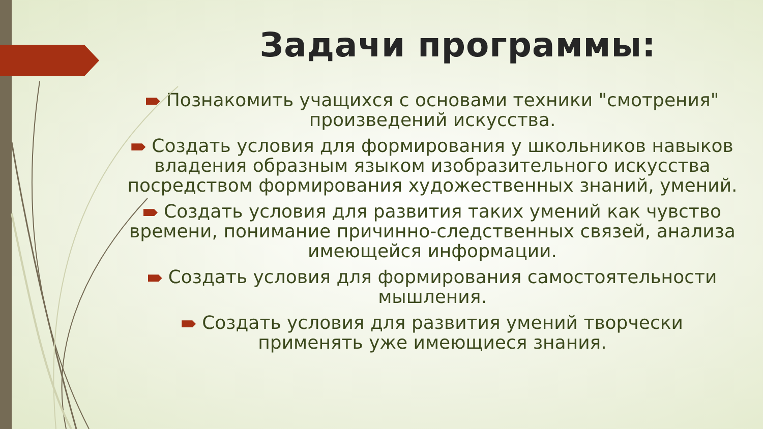Задачи программы:
Познакомить учащихся с основами техники "смотрения" произведений искусства.
Создать условия для формирования у школьников навыков владения образным языком изобразительного искусства посредством формирования художественных знаний, умений.
Создать условия для развития таких умений как чувство времени, понимание причинно-следственных связей, анализа имеющейся информации.
Создать условия для формирования самостоятельности мышления.
Создать условия для развития умений творчески применять уже имеющиеся знания.